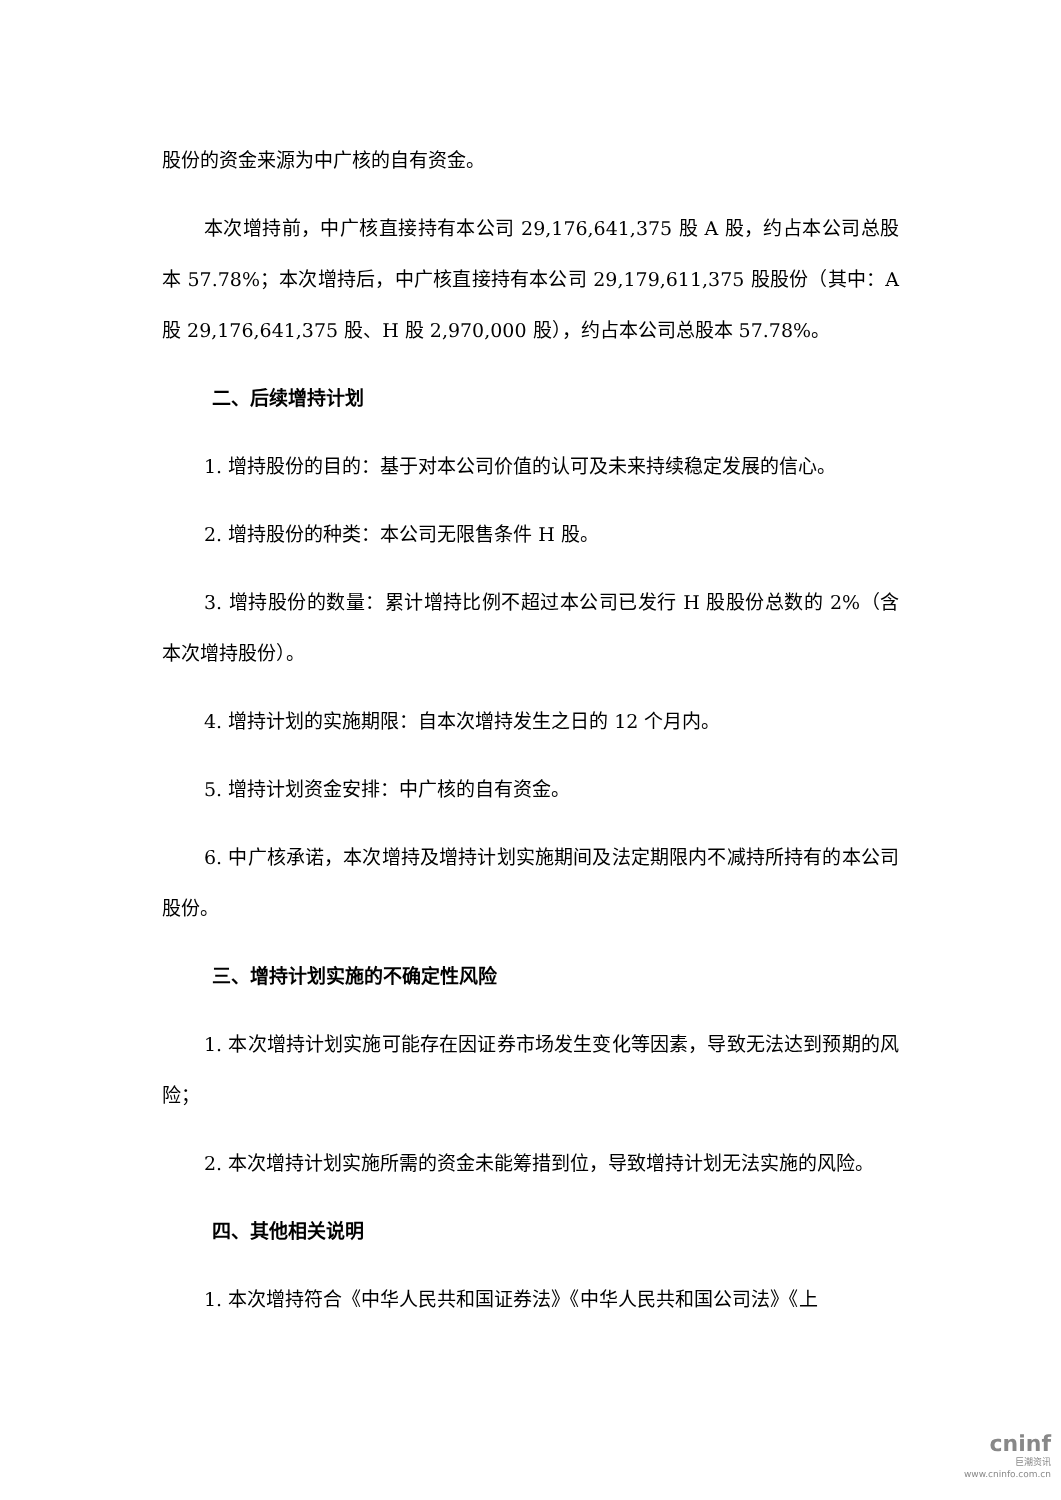股份的资金来源为中广核的自有资金。
本次增持前，中广核直接持有本公司 29,176,641,375 股 A 股，约占本公司总股本 57.78%；本次增持后，中广核直接持有本公司 29,179,611,375 股股份（其中：A 股 29,176,641,375 股、H 股 2,970,000 股），约占本公司总股本 57.78%。
二、后续增持计划
1. 增持股份的目的：基于对本公司价值的认可及未来持续稳定发展的信心。
2. 增持股份的种类：本公司无限售条件 H 股。
3. 增持股份的数量：累计增持比例不超过本公司已发行 H 股股份总数的 2%（含本次增持股份）。
4. 增持计划的实施期限：自本次增持发生之日的 12 个月内。
5. 增持计划资金安排：中广核的自有资金。
6. 中广核承诺，本次增持及增持计划实施期间及法定期限内不减持所持有的本公司股份。
三、增持计划实施的不确定性风险
1. 本次增持计划实施可能存在因证券市场发生变化等因素，导致无法达到预期的风险；
2. 本次增持计划实施所需的资金未能筹措到位，导致增持计划无法实施的风险。
四、其他相关说明
1. 本次增持符合《中华人民共和国证券法》《中华人民共和国公司法》《上
cninf
巨潮资讯
www.cninfo.com.cn